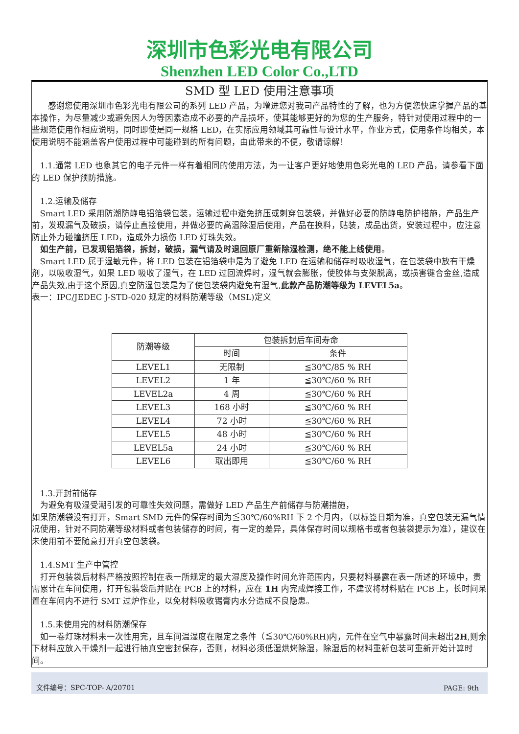深圳市色彩光电有限公司
Shenzhen LED Color Co.,LTD
SMD 型 LED 使用注意事项
  感谢您使用深圳市色彩光电有限公司的系列 LED 产品，为增进您对我司产品特性的了解，也为方便您快速掌握产品的基本操作，为尽量减少或避免因人为等因素造成不必要的产品损坏，使其能够更好的为您的生产服务，特针对使用过程中的一些规范使用作相应说明，同时即使是同一规格 LED，在实际应用领域其可靠性与设计水平，作业方式，使用条件均相关，本使用说明不能涵盖客户使用过程中可能碰到的所有问题，由此带来的不便，敬请谅解！
 1.1.通常 LED 也象其它的电子元件一样有着相同的使用方法，为一让客户更好地使用色彩光电的 LED 产品，请参看下面的 LED 保护预防措施。
 1.2.运输及储存
 Smart LED 采用防潮防静电铝箔袋包装，运输过程中避免挤压或刺穿包装袋，并做好必要的防静电防护措施，产品生产前，发现漏气及破损，请停止直接使用，并做必要的高温除湿后使用，产品在换料，贴装，成品出货，安装过程中，应注意防止外力碰撞挤压 LED，造成外力损伤 LED 灯珠失效。
 如生产前，已发现铝箔袋，拆封，破损，漏气请及时退回原厂重新除湿检测，绝不能上线使用。
 Smart LED 属于湿敏元件，将 LED 包装在铝箔袋中是为了避免 LED 在运输和储存时吸收湿气，在包装袋中放有干燥剂，以吸收湿气，如果 LED 吸收了湿气，在 LED 过回流焊时，湿气就会膨胀，使胶体与支架脱离，或损害键合金丝,造成产品失效,由于这个原因,真空防湿包装是为了使包装袋内避免有湿气,此款产品防潮等级为 LEVEL5a。
表一：IPC/JEDEC J-STD-020 规定的材料防潮等级（MSL)定义
| 防潮等级 | 包装拆封后车间寿命 | |
| --- | --- | --- |
| | 时间 | 条件 |
| LEVEL1 | 无限制 | ≦30℃/85 % RH |
| LEVEL2 | 1 年 | ≦30℃/60 % RH |
| LEVEL2a | 4 周 | ≦30℃/60 % RH |
| LEVEL3 | 168 小时 | ≦30℃/60 % RH |
| LEVEL4 | 72 小时 | ≦30℃/60 % RH |
| LEVEL5 | 48 小时 | ≦30℃/60 % RH |
| LEVEL5a | 24 小时 | ≦30℃/60 % RH |
| LEVEL6 | 取出即用 | ≦30℃/60 % RH |
 1.3.开封前储存
 为避免有吸湿受潮引发的可靠性失效问题，需做好 LED 产品生产前储存与防潮措施，
如果防潮袋没有打开，Smart SMD 元件的保存时间为≦30℃/60%RH 下 2 个月内，（以标签日期为准，真空包装无漏气情况使用，针对不同防潮等级材料或者包装储存的时间，有一定的差异，具体保存时间以规格书或者包装袋提示为准），建议在未使用前不要随意打开真空包装袋。
 1.4.SMT 生产中管控
 打开包装袋后材料严格按照控制在表一所规定的最大湿度及操作时间允许范围内，只要材料暴露在表一所述的环境中，责需累计在车间使用，打开包装袋后并贴在 PCB 上的材料，应在 1H 内完成焊接工作，不建议将材料贴在 PCB 上，长时间呆置在车间内不进行 SMT 过炉作业，以免材料吸收锡膏内水分造成不良隐患。
 1.5.未使用完的材料防潮保存
 如一卷灯珠材料未一次性用完，且车间温湿度在限定之条件（≦30℃/60%RH)内，元件在空气中暴露时间未超出2H,则余下材料应放入干燥剂一起进行抽真空密封保存，否则，材料必须低湿烘烤除湿，除湿后的材料重新包装可重新开始计算时间。
文件编号：SPC-TOP- A/20701 PAGE: 9th